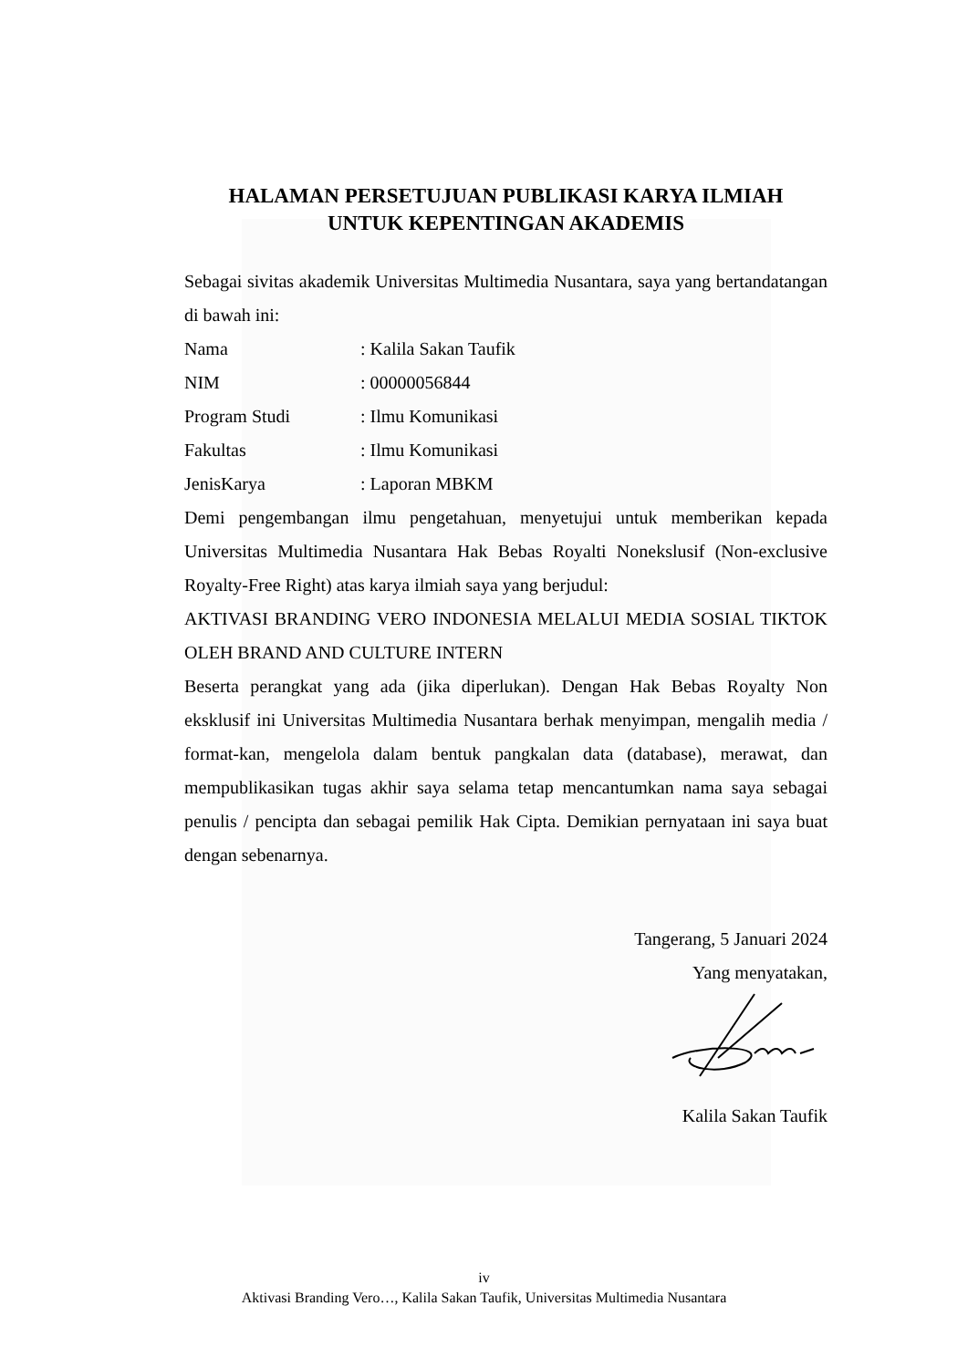HALAMAN PERSETUJUAN PUBLIKASI KARYA ILMIAH
UNTUK KEPENTINGAN AKADEMIS
Sebagai sivitas akademik Universitas Multimedia Nusantara, saya yang bertandatangan di bawah ini:
Nama: Kalila Sakan Taufik
NIM: 00000056844
Program Studi: Ilmu Komunikasi
Fakultas: Ilmu Komunikasi
JenisKarya: Laporan MBKM
Demi pengembangan ilmu pengetahuan, menyetujui untuk memberikan kepada Universitas Multimedia Nusantara Hak Bebas Royalti Nonekslusif (Non-exclusive Royalty-Free Right) atas karya ilmiah saya yang berjudul:
AKTIVASI BRANDING VERO INDONESIA MELALUI MEDIA SOSIAL TIKTOK OLEH BRAND AND CULTURE INTERN
Beserta perangkat yang ada (jika diperlukan). Dengan Hak Bebas Royalty Non eksklusif ini Universitas Multimedia Nusantara berhak menyimpan, mengalih media / format-kan, mengelola dalam bentuk pangkalan data (database), merawat, dan mempublikasikan tugas akhir saya selama tetap mencantumkan nama saya sebagai penulis / pencipta dan sebagai pemilik Hak Cipta. Demikian pernyataan ini saya buat dengan sebenarnya.
Tangerang, 5 Januari 2024
Yang menyatakan,
Kalila Sakan Taufik
iv
Aktivasi Branding Vero…, Kalila Sakan Taufik, Universitas Multimedia Nusantara